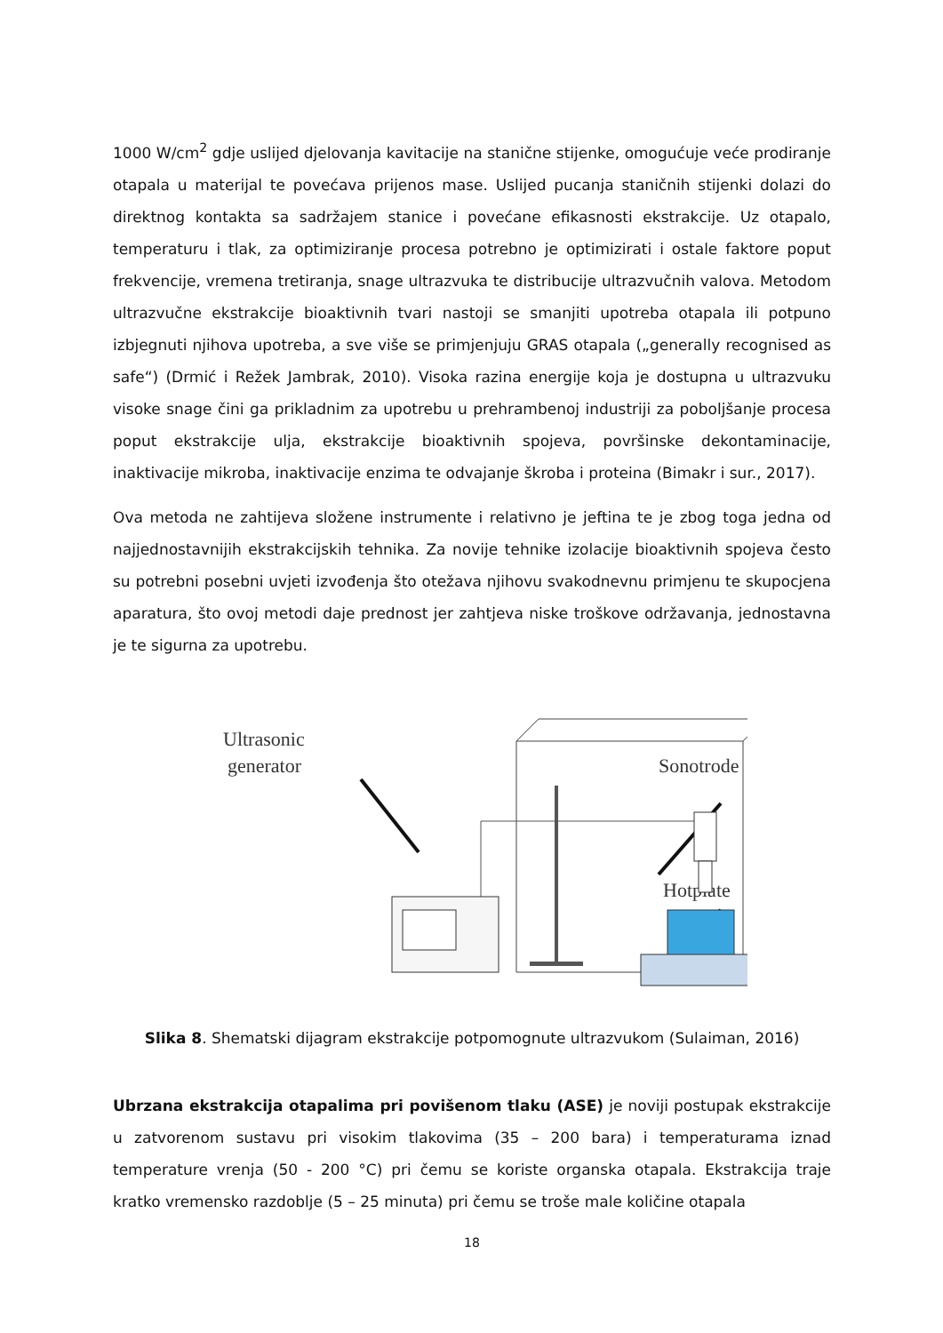1000 W/cm<sup>2</sup> gdje uslijed djelovanja kavitacije na stanične stijenke, omogućuje veće prodiranje otapala u materijal te povećava prijenos mase. Uslijed pucanja staničnih stijenki dolazi do direktnog kontakta sa sadržajem stanice i povećane efikasnosti ekstrakcije. Uz otapalo, temperaturu i tlak, za optimiziranje procesa potrebno je optimizirati i ostale faktore poput frekvencije, vremena tretiranja, snage ultrazvuka te distribucije ultrazvučnih valova. Metodom ultrazvučne ekstrakcije bioaktivnih tvari nastoji se smanjiti upotreba otapala ili potpuno izbjegnuti njihova upotreba, a sve više se primjenjuju GRAS otapala („generally recognised as safe“) (Drmić i Režek Jambrak, 2010). Visoka razina energije koja je dostupna u ultrazvuku visoke snage čini ga prikladnim za upotrebu u prehrambenoj industriji za poboljšanje procesa poput ekstrakcije ulja, ekstrakcije bioaktivnih spojeva, površinske dekontaminacije, inaktivacije mikroba, inaktivacije enzima te odvajanje škroba i proteina (Bimakr i sur., 2017).
Ova metoda ne zahtijeva složene instrumente i relativno je jeftina te je zbog toga jedna od najjednostavnijih ekstrakcijskih tehnika. Za novije tehnike izolacije bioaktivnih spojeva često su potrebni posebni uvjeti izvođenja što otežava njihovu svakodnevnu primjenu te skupocjena aparatura, što ovoj metodi daje prednost jer zahtjeva niske troškove održavanja, jednostavna je te sigurna za upotrebu.
Ultrasonic
generator
Sonotrode
Hotplate
Slika 8. Shematski dijagram ekstrakcije potpomognute ultrazvukom (Sulaiman, 2016)
Ubrzana ekstrakcija otapalima pri povišenom tlaku (ASE) je noviji postupak ekstrakcije u zatvorenom sustavu pri visokim tlakovima (35 – 200 bara) i temperaturama iznad temperature vrenja (50 - 200 °C) pri čemu se koriste organska otapala. Ekstrakcija traje kratko vremensko razdoblje (5 – 25 minuta) pri čemu se troše male količine otapala
18